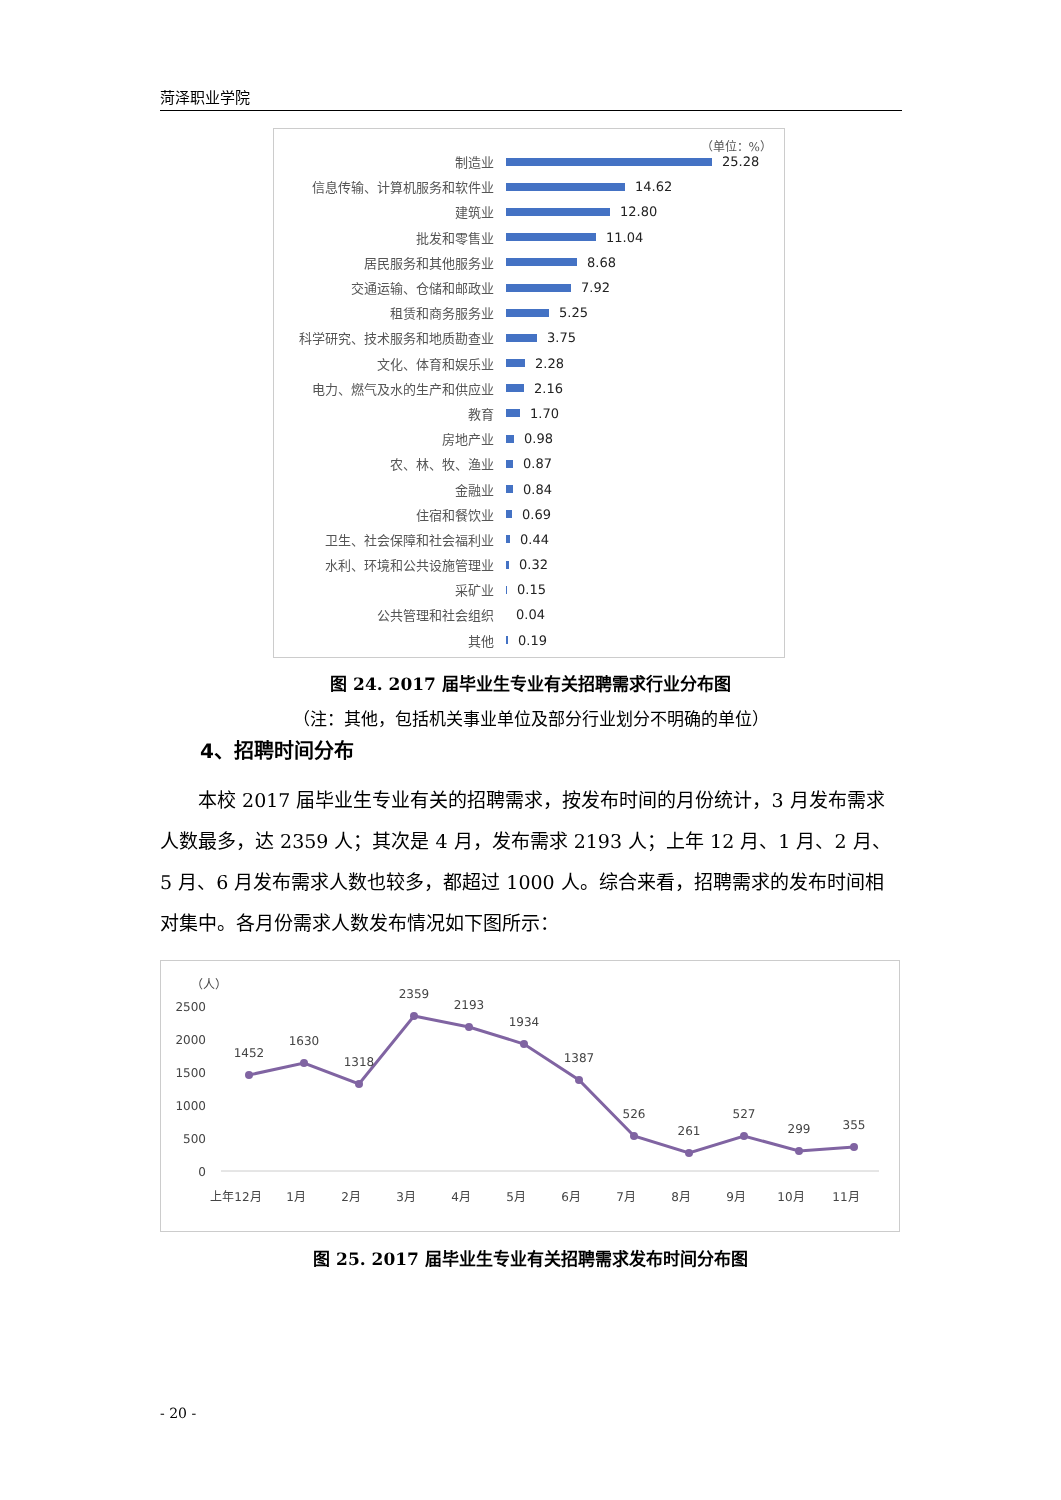菏泽职业学院
（单位：%）
制造业 25.28
信息传输、计算机服务和软件业 14.62
建筑业 12.80
批发和零售业 11.04
居民服务和其他服务业 8.68
交通运输、仓储和邮政业 7.92
租赁和商务服务业 5.25
科学研究、技术服务和地质勘查业 3.75
文化、体育和娱乐业 2.28
电力、燃气及水的生产和供应业 2.16
教育 1.70
房地产业 0.98
农、林、牧、渔业 0.87
金融业 0.84
住宿和餐饮业 0.69
卫生、社会保障和社会福利业 0.44
水利、环境和公共设施管理业 0.32
采矿业 0.15
公共管理和社会组织 0.04
其他 0.19
图 24. 2017 届毕业生专业有关招聘需求行业分布图
（注：其他，包括机关事业单位及部分行业划分不明确的单位）
4、招聘时间分布
本校 2017 届毕业生专业有关的招聘需求，按发布时间的月份统计，3 月发布需求人数最多，达 2359 人；其次是 4 月，发布需求 2193 人；上年 12 月、1 月、2 月、5 月、6 月发布需求人数也较多，都超过 1000 人。综合来看，招聘需求的发布时间相对集中。各月份需求人数发布情况如下图所示：
（人）
2500
2000
1500
1000
500
0
1452
1630
1318
2359
2193
1934
1387
526
261
527
299
355
上年12月
1月
2月
3月
4月
5月
6月
7月
8月
9月
10月
11月
图 25. 2017 届毕业生专业有关招聘需求发布时间分布图
- 20 -